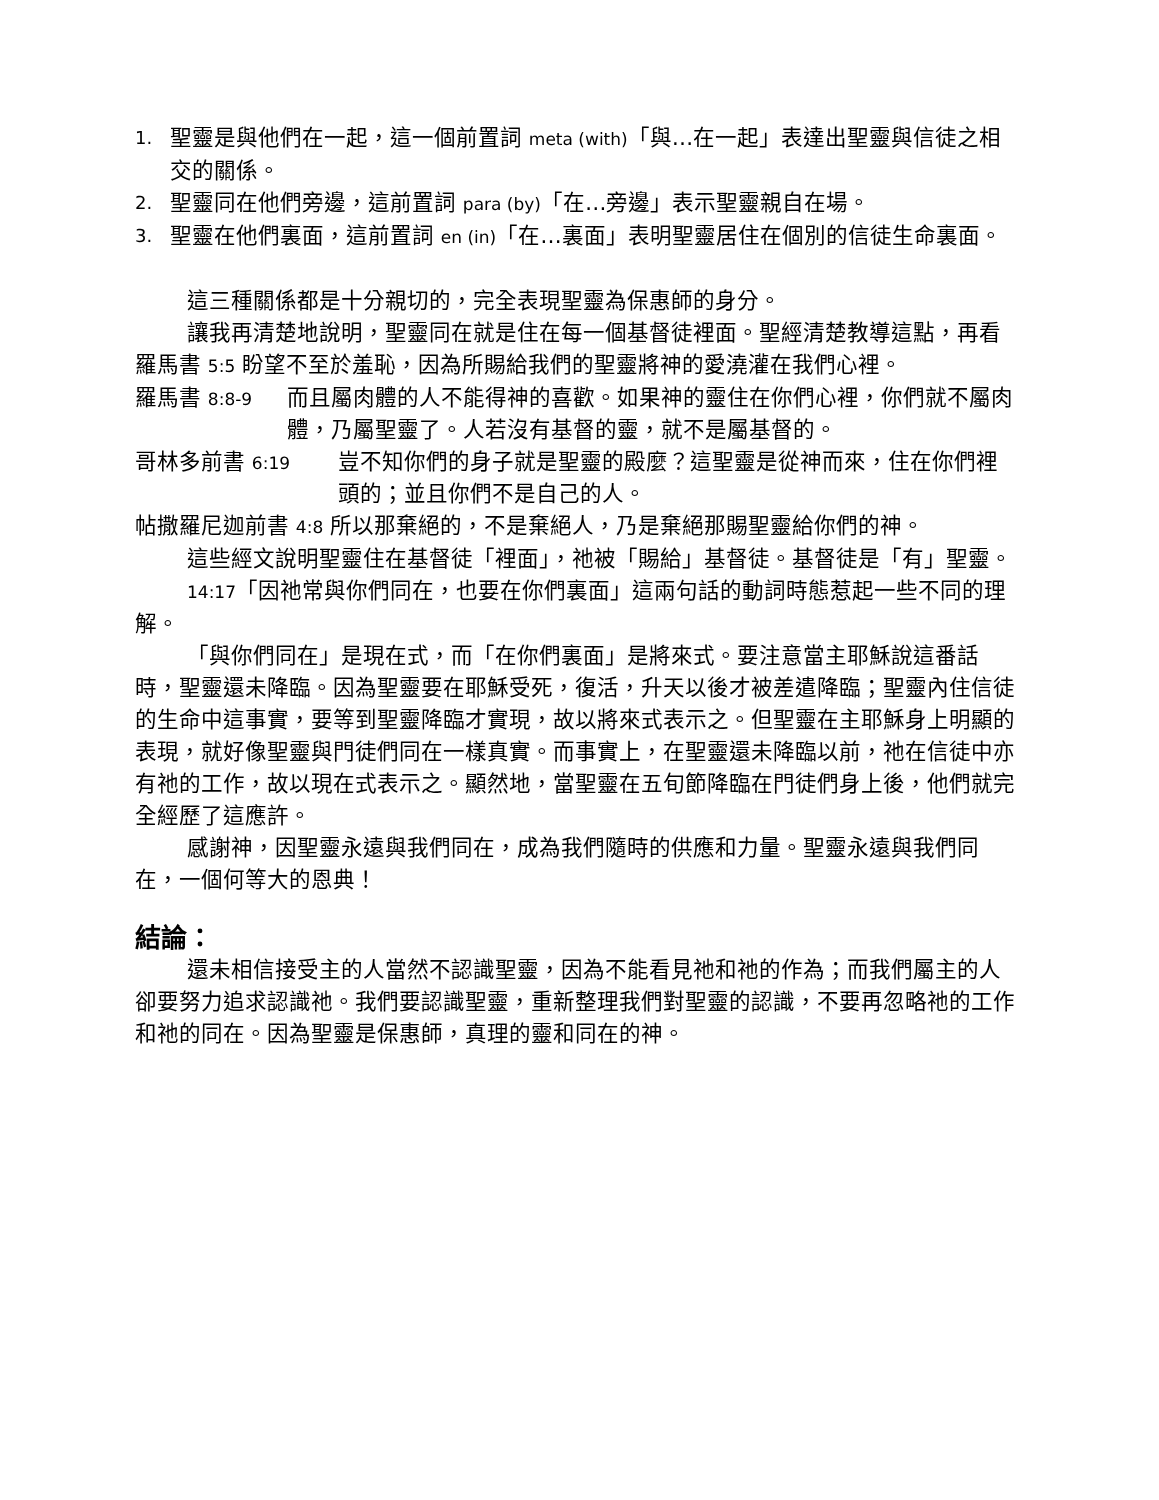1. 聖靈是與他們在一起，這一個前置詞 meta (with)「與…在一起」表達出聖靈與信徒之相交的關係。
2. 聖靈同在他們旁邊，這前置詞 para (by)「在…旁邊」表示聖靈親自在場。
3. 聖靈在他們裏面，這前置詞 en (in)「在…裏面」表明聖靈居住在個別的信徒生命裏面。
這三種關係都是十分親切的，完全表現聖靈為保惠師的身分。
讓我再清楚地說明，聖靈同在就是住在每一個基督徒裡面。聖經清楚教導這點，再看
羅馬書 5:5 盼望不至於羞恥，因為所賜給我們的聖靈將神的愛澆灌在我們心裡。
羅馬書 8:8-9 而且屬肉體的人不能得神的喜歡。如果神的靈住在你們心裡，你們就不屬肉體，乃屬聖靈了。人若沒有基督的靈，就不是屬基督的。
哥林多前書 6:19 豈不知你們的身子就是聖靈的殿麼？這聖靈是從神而來，住在你們裡頭的；並且你們不是自己的人。
帖撒羅尼迦前書 4:8 所以那棄絕的，不是棄絕人，乃是棄絕那賜聖靈給你們的神。
這些經文說明聖靈住在基督徒「裡面」，祂被「賜給」基督徒。基督徒是「有」聖靈。
14:17「因祂常與你們同在，也要在你們裏面」這兩句話的動詞時態惹起一些不同的理解。
「與你們同在」是現在式，而「在你們裏面」是將來式。要注意當主耶穌說這番話時，聖靈還未降臨。因為聖靈要在耶穌受死，復活，升天以後才被差遣降臨；聖靈內住信徒的生命中這事實，要等到聖靈降臨才實現，故以將來式表示之。但聖靈在主耶穌身上明顯的表現，就好像聖靈與門徒們同在一樣真實。而事實上，在聖靈還未降臨以前，祂在信徒中亦有祂的工作，故以現在式表示之。顯然地，當聖靈在五旬節降臨在門徒們身上後，他們就完全經歷了這應許。
感謝神，因聖靈永遠與我們同在，成為我們隨時的供應和力量。聖靈永遠與我們同在，一個何等大的恩典！
結論：
還未相信接受主的人當然不認識聖靈，因為不能看見祂和祂的作為；而我們屬主的人卻要努力追求認識祂。我們要認識聖靈，重新整理我們對聖靈的認識，不要再忽略祂的工作和祂的同在。因為聖靈是保惠師，真理的靈和同在的神。